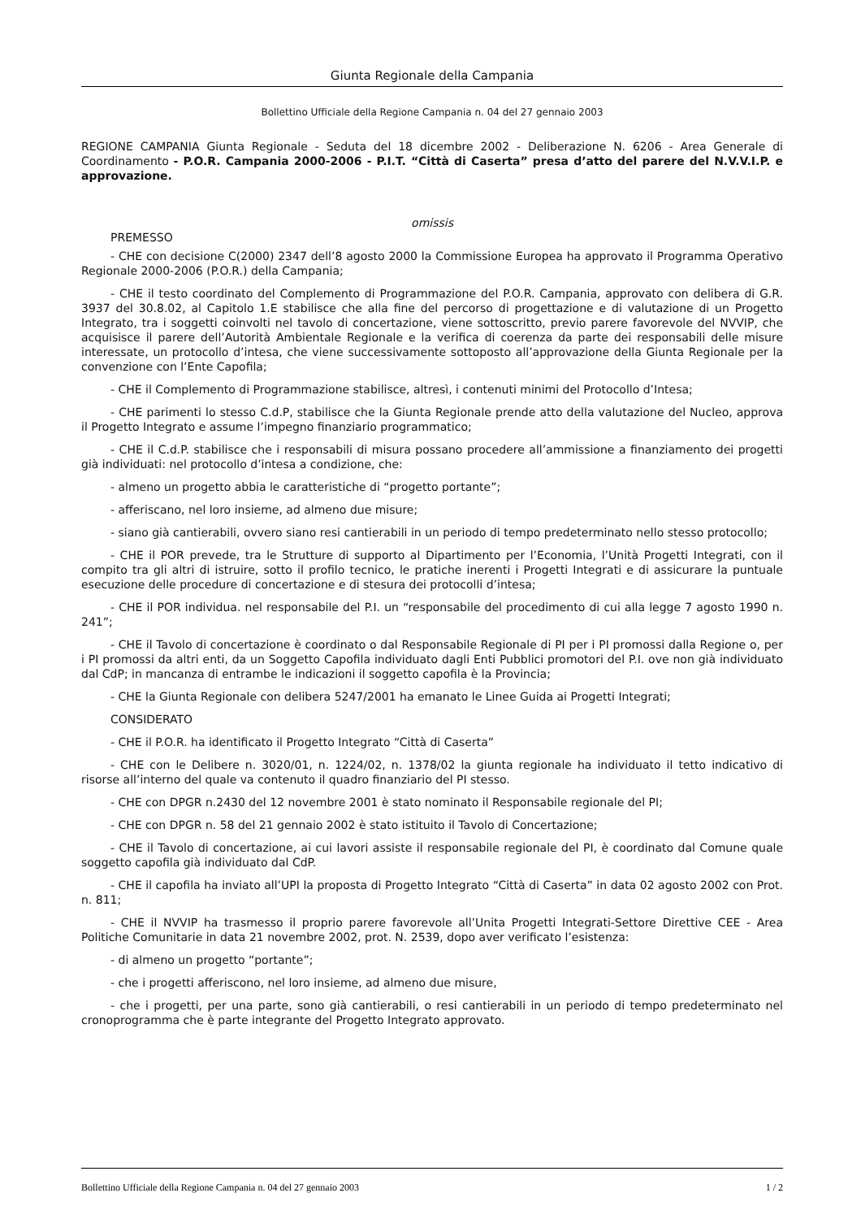Giunta Regionale della Campania
Bollettino Ufficiale della Regione Campania n. 04 del 27 gennaio 2003
REGIONE CAMPANIA Giunta Regionale - Seduta del 18 dicembre 2002 - Deliberazione N. 6206 - Area Generale di Coordinamento - P.O.R. Campania 2000-2006 - P.I.T. “Città di Caserta” presa d’atto del parere del N.V.V.I.P. e approvazione.
omissis
PREMESSO
- CHE con decisione C(2000) 2347 dell’8 agosto 2000 la Commissione Europea ha approvato il Programma Operativo Regionale 2000-2006 (P.O.R.) della Campania;
- CHE il testo coordinato del Complemento di Programmazione del P.O.R. Campania, approvato con delibera di G.R. 3937 del 30.8.02, al Capitolo 1.E stabilisce che alla fine del percorso di progettazione e di valutazione di un Progetto Integrato, tra i soggetti coinvolti nel tavolo di concertazione, viene sottoscritto, previo parere favorevole del NVVIP, che acquisisce il parere dell’Autorità Ambientale Regionale e la verifica di coerenza da parte dei responsabili delle misure interessate, un protocollo d’intesa, che viene successivamente sottoposto all’approvazione della Giunta Regionale per la convenzione con l’Ente Capofila;
- CHE il Complemento di Programmazione stabilisce, altresì, i contenuti minimi del Protocollo d’Intesa;
- CHE parimenti lo stesso C.d.P, stabilisce che la Giunta Regionale prende atto della valutazione del Nucleo, approva il Progetto Integrato e assume l’impegno finanziario programmatico;
- CHE il C.d.P. stabilisce che i responsabili di misura possano procedere all’ammissione a finanziamento dei progetti già individuati: nel protocollo d’intesa a condizione, che:
- almeno un progetto abbia le caratteristiche di “progetto portante”;
- afferiscano, nel loro insieme, ad almeno due misure;
- siano già cantierabili, ovvero siano resi cantierabili in un periodo di tempo predeterminato nello stesso protocollo;
- CHE il POR prevede, tra le Strutture di supporto al Dipartimento per l’Economia, l’Unità Progetti Integrati, con il compito tra gli altri di istruire, sotto il profilo tecnico, le pratiche inerenti i Progetti Integrati e di assicurare la puntuale esecuzione delle procedure di concertazione e di stesura dei protocolli d’intesa;
- CHE il POR individua. nel responsabile del P.I. un “responsabile del procedimento di cui alla legge 7 agosto 1990 n. 241”;
- CHE il Tavolo di concertazione è coordinato o dal Responsabile Regionale di PI per i PI promossi dalla Regione o, per i PI promossi da altri enti, da un Soggetto Capofila individuato dagli Enti Pubblici promotori del P.I. ove non già individuato dal CdP; in mancanza di entrambe le indicazioni il soggetto capofila è la Provincia;
- CHE la Giunta Regionale con delibera 5247/2001 ha emanato le Linee Guida ai Progetti Integrati;
CONSIDERATO
- CHE il P.O.R. ha identificato il Progetto Integrato “Città di Caserta”
- CHE con le Delibere n. 3020/01, n. 1224/02, n. 1378/02 la giunta regionale ha individuato il tetto indicativo di risorse all’interno del quale va contenuto il quadro finanziario del PI stesso.
- CHE con DPGR n.2430 del 12 novembre 2001 è stato nominato il Responsabile regionale del PI;
- CHE con DPGR n. 58 del 21 gennaio 2002 è stato istituito il Tavolo di Concertazione;
- CHE il Tavolo di concertazione, ai cui lavori assiste il responsabile regionale del PI, è coordinato dal Comune quale soggetto capofila già individuato dal CdP.
- CHE il capofila ha inviato all’UPI la proposta di Progetto Integrato “Città di Caserta” in data 02 agosto 2002 con Prot. n. 811;
- CHE il NVVIP ha trasmesso il proprio parere favorevole all’Unita Progetti Integrati-Settore Direttive CEE - Area Politiche Comunitarie in data 21 novembre 2002, prot. N. 2539, dopo aver verificato l’esistenza:
- di almeno un progetto “portante”;
- che i progetti afferiscono, nel loro insieme, ad almeno due misure,
- che i progetti, per una parte, sono già cantierabili, o resi cantierabili in un periodo di tempo predeterminato nel cronoprogramma che è parte integrante del Progetto Integrato approvato.
Bollettino Ufficiale della Regione Campania n. 04 del 27 gennaio 2003 1 / 2